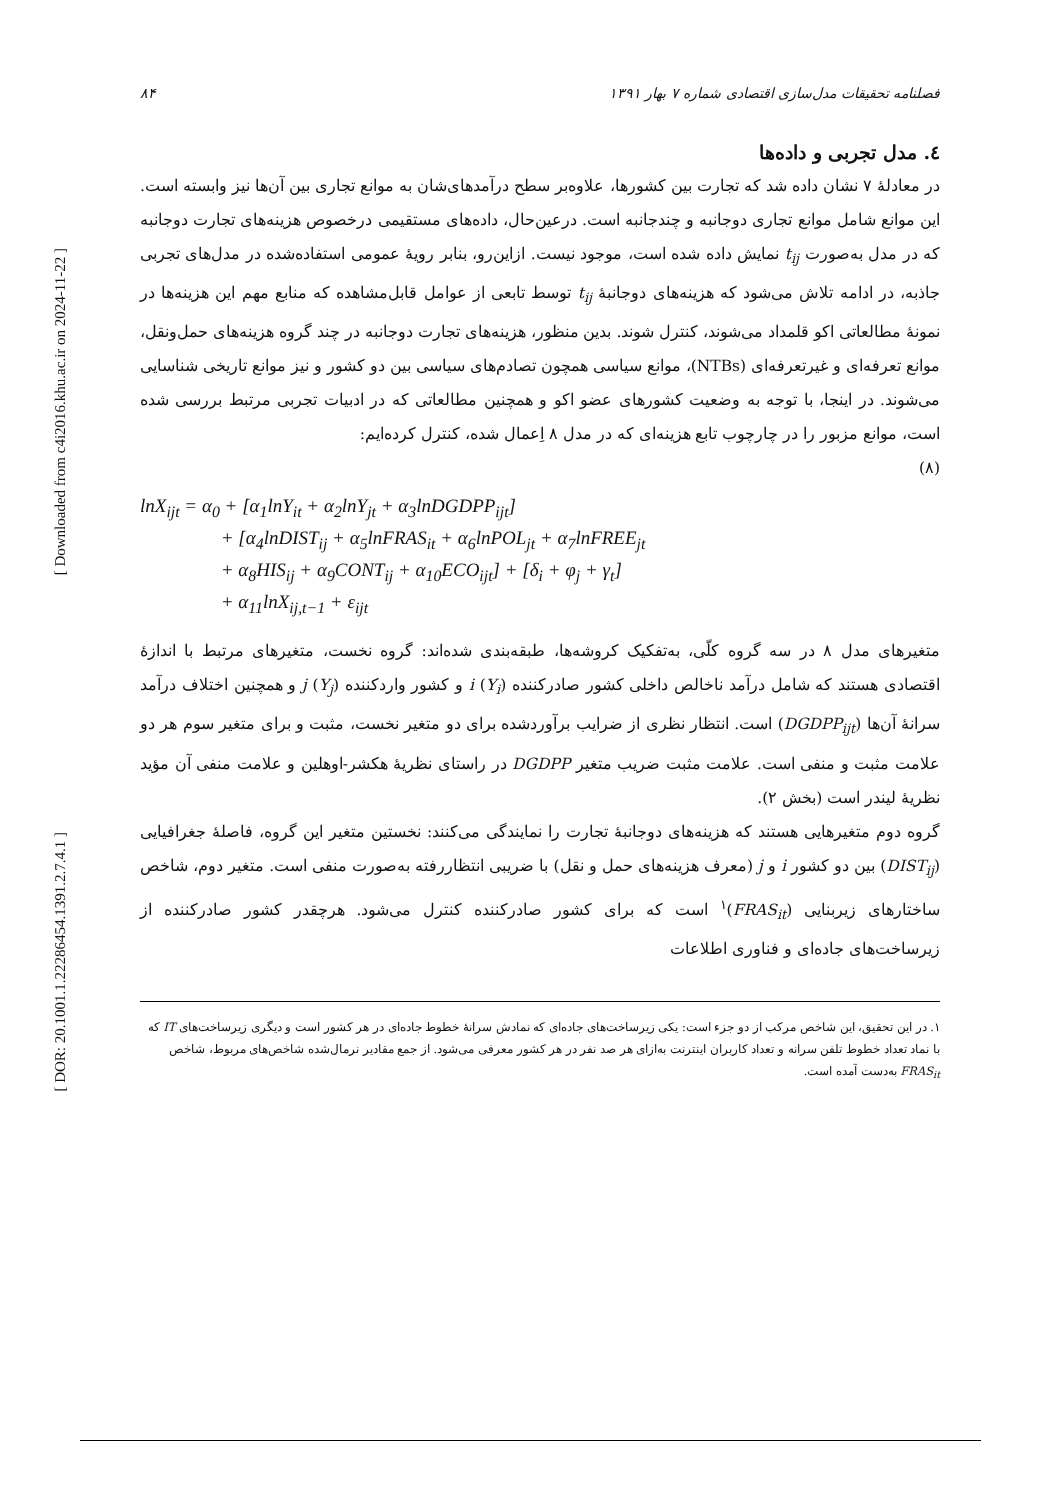[ Downloaded from c4i2016.khu.ac.ir on 2024-11-22 ]
[ DOR: 20.1001.1.22286454.1391.2.7.4.1 ]
۸۴ فصلنامه تحقیقات مدل‌سازی اقتصادی شماره ۷ بهار ۱۳۹۱
٤. مدل تجربی و داده‌ها
در معادلهٔ ۷ نشان داده شد که تجارت بین کشورها، علاوه‌بر سطح درآمدهای‌شان به موانع تجاری بین آن‌ها نیز وابسته است. این موانع شامل موانع تجاری دوجانبه و چندجانبه است. درعین‌حال، داده‌های مستقیمی درخصوص هزینه‌های تجارت دوجانبه که در مدل به‌صورت t<sub>ij</sub> نمایش داده شده است، موجود نیست. ازاین‌رو، بنابر رویهٔ عمومی استفاده‌شده در مدل‌های تجربی جاذبه، در ادامه تلاش می‌شود که هزینه‌های دوجانبهٔ t<sub>ij</sub> توسط تابعی از عوامل قابل‌مشاهده که منابع مهم این هزینه‌ها در نمونهٔ مطالعاتی اکو قلمداد می‌شوند، کنترل شوند. بدین منظور، هزینه‌های تجارت دوجانبه در چند گروه هزینه‌های حمل‌ونقل، موانع تعرفه‌ای و غیرتعرفه‌ای (NTBs)، موانع سیاسی همچون تصادم‌های سیاسی بین دو کشور و نیز موانع تاریخی شناسایی می‌شوند. در اینجا، با توجه به وضعیت کشورهای عضو اکو و همچنین مطالعاتی که در ادبیات تجربی مرتبط بررسی شده است، موانع مزبور را در چارچوب تابع هزینه‌ای که در مدل ۸ اِعمال شده، کنترل کرده‌ایم:
(۸)
lnX<sub>ijt</sub> = α<sub>0</sub> + [α<sub>1</sub>lnY<sub>it</sub> + α<sub>2</sub>lnY<sub>jt</sub> + α<sub>3</sub>lnDGDPP<sub>ijt</sub>] + [α<sub>4</sub>lnDIST<sub>ij</sub> + α<sub>5</sub>lnFRAS<sub>it</sub> + α<sub>6</sub>lnPOL<sub>jt</sub> + α<sub>7</sub>lnFREE<sub>jt</sub> + α<sub>8</sub>HIS<sub>ij</sub> + α<sub>9</sub>CONT<sub>ij</sub> + α<sub>10</sub>ECO<sub>ijt</sub>] + [δ<sub>i</sub> + φ<sub>j</sub> + γ<sub>t</sub>] + α<sub>11</sub>lnX<sub>ij,t−1</sub> + ε<sub>ijt</sub>
متغیرهای مدل ۸ در سه گروه کلّی، به‌تفکیک کروشه‌ها، طبقه‌بندی شده‌اند: گروه نخست، متغیرهای مرتبط با اندازهٔ اقتصادی هستند که شامل درآمد ناخالص داخلی کشور صادرکننده i (Y<sub>i</sub>) و کشور واردکننده j (Y<sub>j</sub>) و همچنین اختلاف درآمد سرانهٔ آن‌ها (DGDPP<sub>ijt</sub>) است. انتظار نظری از ضرایب برآوردشده برای دو متغیر نخست، مثبت و برای متغیر سوم هر دو علامت مثبت و منفی است. علامت مثبت ضریب متغیر DGDPP در راستای نظریهٔ هکشر-اوهلین و علامت منفی آن مؤید نظریهٔ لیندر است (بخش ۲).
گروه دوم متغیرهایی هستند که هزینه‌های دوجانبهٔ تجارت را نمایندگی می‌کنند: نخستین متغیر این گروه، فاصلهٔ جغرافیایی (DIST<sub>ij</sub>) بین دو کشور i و j (معرف هزینه‌های حمل و نقل) با ضریبی انتظاررفته به‌صورت منفی است. متغیر دوم، شاخص ساختارهای زیربنایی (FRAS<sub>it</sub>)<sup>۱</sup> است که برای کشور صادرکننده کنترل می‌شود. هرچقدر کشور صادرکننده از زیرساخت‌های جاده‌ای و فناوری اطلاعات
۱. در این تحقیق، این شاخص مرکب از دو جزء است: یکی زیرساخت‌های جاده‌ای که نمادش سرانهٔ خطوط جاده‌ای در هر کشور است و دیگری زیرساخت‌های IT که با نماد تعداد خطوط تلفن سرانه و تعداد کاربران اینترنت به‌ازای هر صد نفر در هر کشور معرفی می‌شود. از جمع مقادیر نرمال‌شده شاخص‌های مربوط، شاخص FRAS<sub>it</sub> به‌دست آمده است.